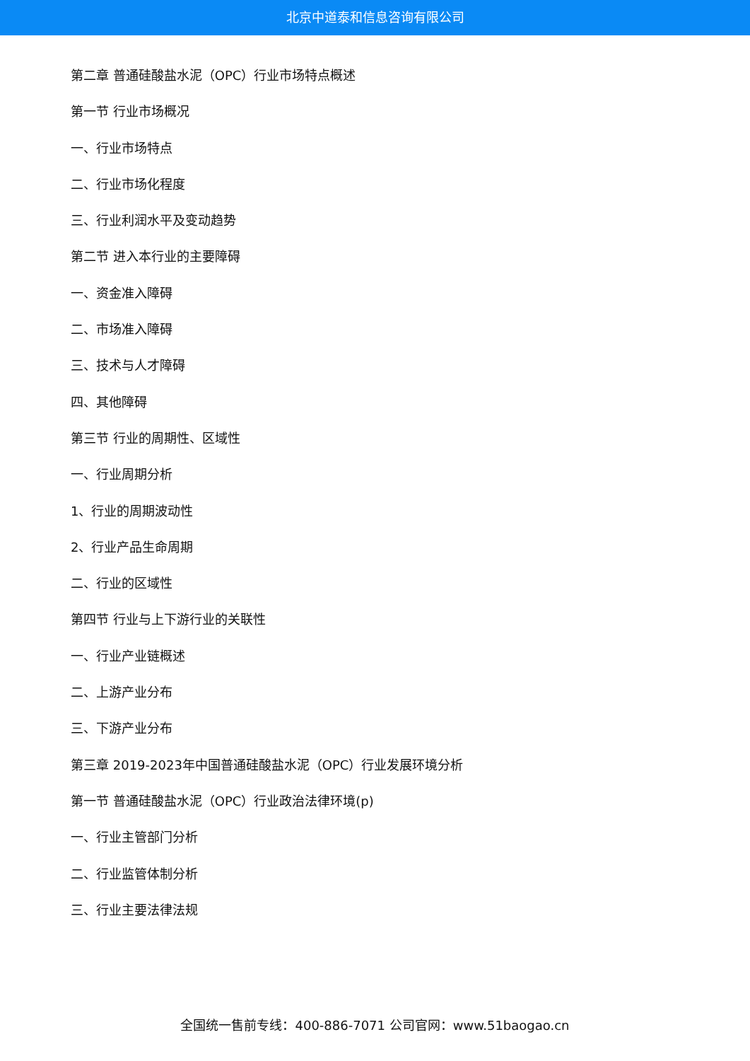北京中道泰和信息咨询有限公司
第二章 普通硅酸盐水泥（OPC）行业市场特点概述
第一节 行业市场概况
一、行业市场特点
二、行业市场化程度
三、行业利润水平及变动趋势
第二节 进入本行业的主要障碍
一、资金准入障碍
二、市场准入障碍
三、技术与人才障碍
四、其他障碍
第三节 行业的周期性、区域性
一、行业周期分析
1、行业的周期波动性
2、行业产品生命周期
二、行业的区域性
第四节 行业与上下游行业的关联性
一、行业产业链概述
二、上游产业分布
三、下游产业分布
第三章 2019-2023年中国普通硅酸盐水泥（OPC）行业发展环境分析
第一节 普通硅酸盐水泥（OPC）行业政治法律环境(p)
一、行业主管部门分析
二、行业监管体制分析
三、行业主要法律法规
全国统一售前专线：400-886-7071 公司官网：www.51baogao.cn